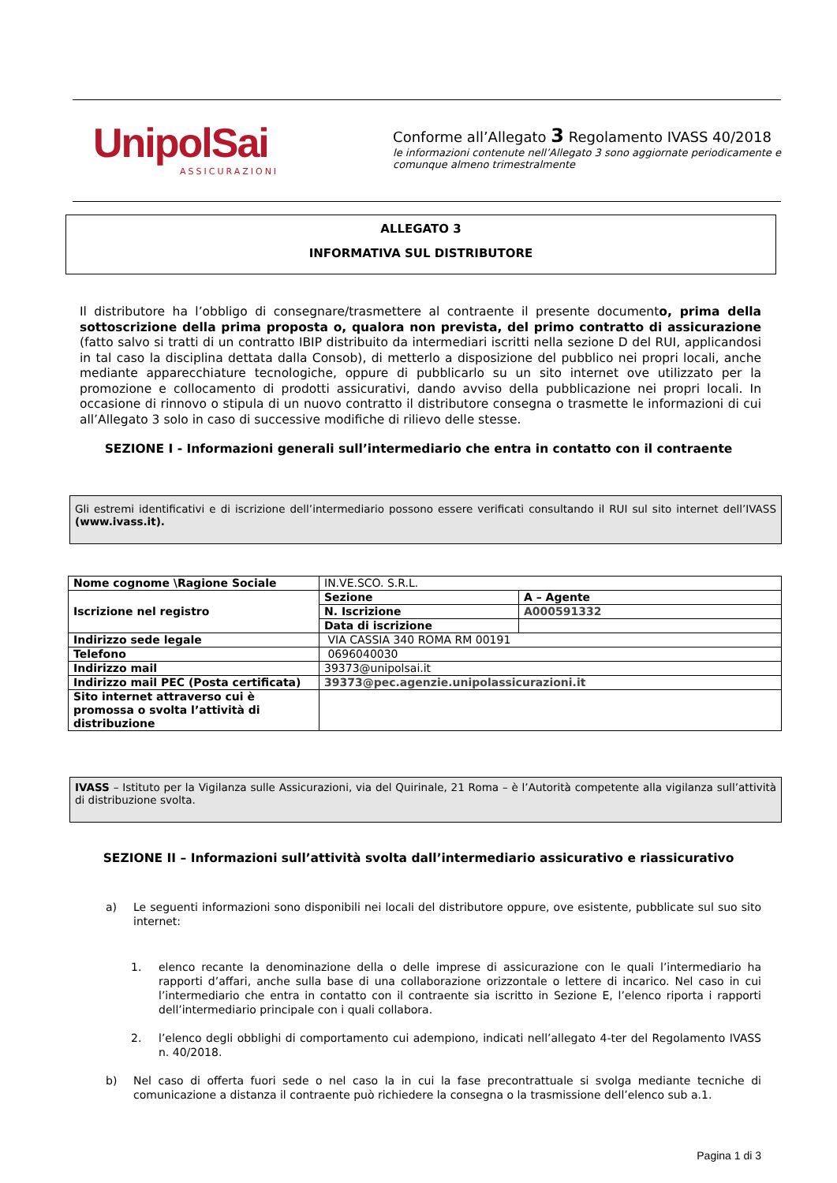UnipolSai
ASSICURAZIONI
Conforme all’Allegato 3 Regolamento IVASS 40/2018
le informazioni contenute nell’Allegato 3 sono aggiornate periodicamente e comunque almeno trimestralmente
ALLEGATO 3
INFORMATIVA SUL DISTRIBUTORE
Il distributore ha l’obbligo di consegnare/trasmettere al contraente il presente documento, prima della sottoscrizione della prima proposta o, qualora non prevista, del primo contratto di assicurazione (fatto salvo si tratti di un contratto IBIP distribuito da intermediari iscritti nella sezione D del RUI, applicandosi in tal caso la disciplina dettata dalla Consob), di metterlo a disposizione del pubblico nei propri locali, anche mediante apparecchiature tecnologiche, oppure di pubblicarlo su un sito internet ove utilizzato per la promozione e collocamento di prodotti assicurativi, dando avviso della pubblicazione nei propri locali. In occasione di rinnovo o stipula di un nuovo contratto il distributore consegna o trasmette le informazioni di cui all’Allegato 3 solo in caso di successive modifiche di rilievo delle stesse.
SEZIONE I - Informazioni generali sull’intermediario che entra in contatto con il contraente
Gli estremi identificativi e di iscrizione dell’intermediario possono essere verificati consultando il RUI sul sito internet dell’IVASS (www.ivass.it).
| Nome cognome \Ragione Sociale | IN.VE.SCO. S.R.L. | |
| Iscrizione nel registro | Sezione | A – Agente |
| | N. Iscrizione | A000591332 |
| | Data di iscrizione | |
| Indirizzo sede legale | VIA CASSIA 340 ROMA RM 00191 | |
| Telefono | 0696040030 | |
| Indirizzo mail | 39373@unipolsai.it | |
| Indirizzo mail PEC (Posta certificata) | 39373@pec.agenzie.unipolassicurazioni.it | |
| Sito internet attraverso cui è promossa o svolta l’attività di distribuzione | | |
IVASS – Istituto per la Vigilanza sulle Assicurazioni, via del Quirinale, 21 Roma – è l’Autorità competente alla vigilanza sull’attività di distribuzione svolta.
SEZIONE II – Informazioni sull’attività svolta dall’intermediario assicurativo e riassicurativo
a) Le seguenti informazioni sono disponibili nei locali del distributore oppure, ove esistente, pubblicate sul suo sito internet:
1. elenco recante la denominazione della o delle imprese di assicurazione con le quali l’intermediario ha rapporti d’affari, anche sulla base di una collaborazione orizzontale o lettere di incarico. Nel caso in cui l’intermediario che entra in contatto con il contraente sia iscritto in Sezione E, l’elenco riporta i rapporti dell’intermediario principale con i quali collabora.
2. l’elenco degli obblighi di comportamento cui adempiono, indicati nell’allegato 4-ter del Regolamento IVASS n. 40/2018.
b) Nel caso di offerta fuori sede o nel caso la in cui la fase precontrattuale si svolga mediante tecniche di comunicazione a distanza il contraente può richiedere la consegna o la trasmissione dell’elenco sub a.1.
Pagina 1 di 3